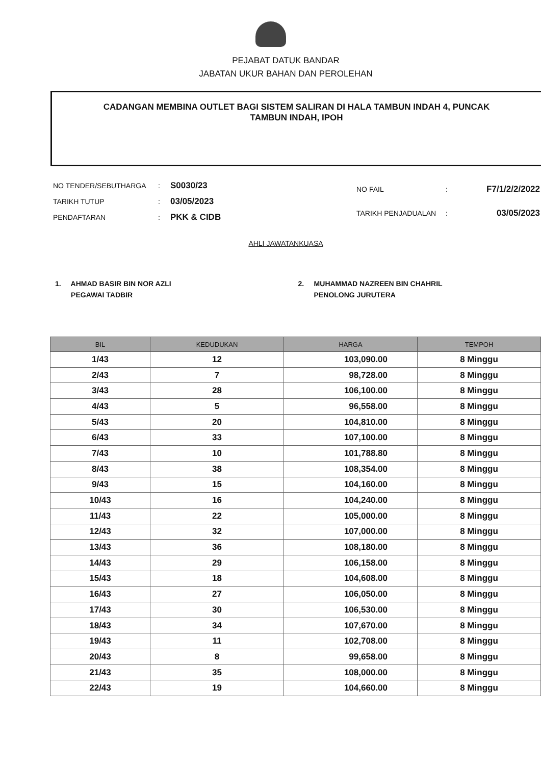PEJABAT DATUK BANDAR
JABATAN UKUR BAHAN DAN PEROLEHAN
CADANGAN MEMBINA OUTLET BAGI SISTEM SALIRAN DI HALA TAMBUN INDAH 4, PUNCAK
TAMBUN INDAH, IPOH
| NO TENDER/SEBUTHARGA | : | S0030/23 |
| TARIKH TUTUP | : | 03/05/2023 |
| PENDAFTARAN | : | PKK & CIDB |
| NO FAIL | : | F7/1/2/2/2022 |
| TARIKH PENJADUALAN | : | 03/05/2023 |
AHLI JAWATANKUASA
1. AHMAD BASIR BIN NOR AZLI
PEGAWAI TADBIR
2. MUHAMMAD NAZREEN BIN CHAHRIL
PENOLONG JURUTERA
| BIL | KEDUDUKAN | HARGA | TEMPOH |
| --- | --- | --- | --- |
| 1/43 | 12 | 103,090.00 | 8 Minggu |
| 2/43 | 7 | 98,728.00 | 8 Minggu |
| 3/43 | 28 | 106,100.00 | 8 Minggu |
| 4/43 | 5 | 96,558.00 | 8 Minggu |
| 5/43 | 20 | 104,810.00 | 8 Minggu |
| 6/43 | 33 | 107,100.00 | 8 Minggu |
| 7/43 | 10 | 101,788.80 | 8 Minggu |
| 8/43 | 38 | 108,354.00 | 8 Minggu |
| 9/43 | 15 | 104,160.00 | 8 Minggu |
| 10/43 | 16 | 104,240.00 | 8 Minggu |
| 11/43 | 22 | 105,000.00 | 8 Minggu |
| 12/43 | 32 | 107,000.00 | 8 Minggu |
| 13/43 | 36 | 108,180.00 | 8 Minggu |
| 14/43 | 29 | 106,158.00 | 8 Minggu |
| 15/43 | 18 | 104,608.00 | 8 Minggu |
| 16/43 | 27 | 106,050.00 | 8 Minggu |
| 17/43 | 30 | 106,530.00 | 8 Minggu |
| 18/43 | 34 | 107,670.00 | 8 Minggu |
| 19/43 | 11 | 102,708.00 | 8 Minggu |
| 20/43 | 8 | 99,658.00 | 8 Minggu |
| 21/43 | 35 | 108,000.00 | 8 Minggu |
| 22/43 | 19 | 104,660.00 | 8 Minggu |